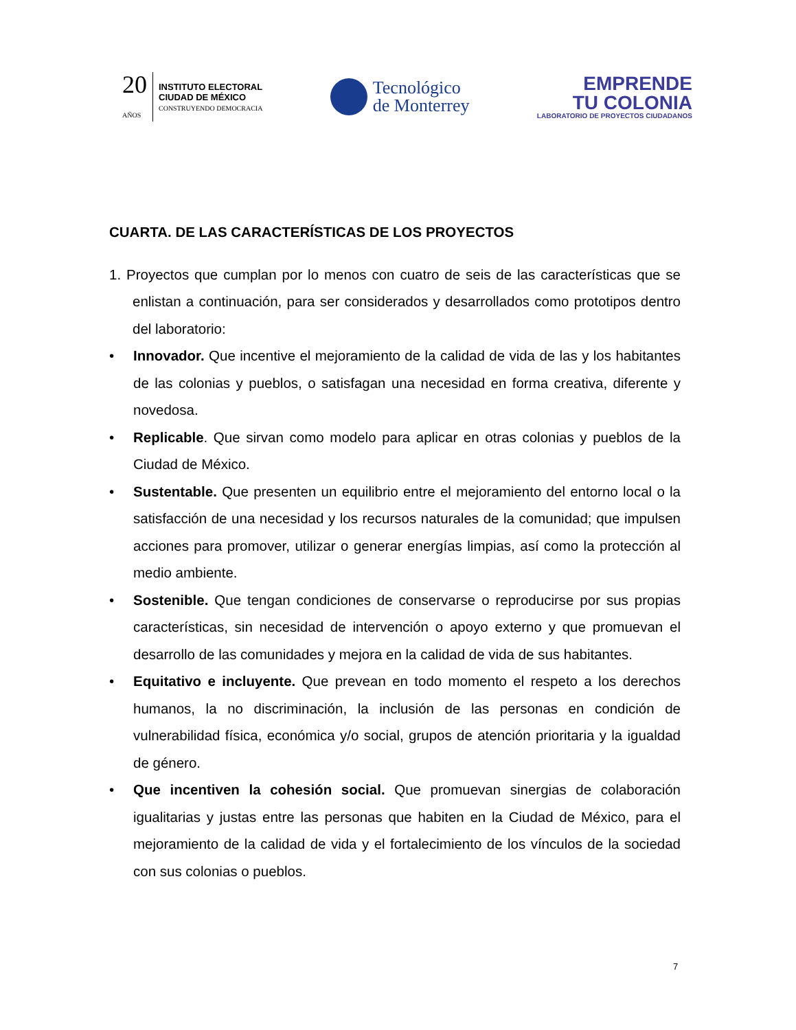20
AÑOS
INSTITUTO ELECTORAL
CIUDAD DE MÉXICO
CONSTRUYENDO DEMOCRACIA
Tecnológico
de Monterrey
EMPRENDE
TU COLONIA
LABORATORIO DE PROYECTOS CIUDADANOS
CUARTA. DE LAS CARACTERÍSTICAS DE LOS PROYECTOS
1. Proyectos que cumplan por lo menos con cuatro de seis de las características que se enlistan a continuación, para ser considerados y desarrollados como prototipos dentro del laboratorio:
• Innovador. Que incentive el mejoramiento de la calidad de vida de las y los habitantes de las colonias y pueblos, o satisfagan una necesidad en forma creativa, diferente y novedosa.
• Replicable. Que sirvan como modelo para aplicar en otras colonias y pueblos de la Ciudad de México.
• Sustentable. Que presenten un equilibrio entre el mejoramiento del entorno local o la satisfacción de una necesidad y los recursos naturales de la comunidad; que impulsen acciones para promover, utilizar o generar energías limpias, así como la protección al medio ambiente.
• Sostenible. Que tengan condiciones de conservarse o reproducirse por sus propias características, sin necesidad de intervención o apoyo externo y que promuevan el desarrollo de las comunidades y mejora en la calidad de vida de sus habitantes.
• Equitativo e incluyente. Que prevean en todo momento el respeto a los derechos humanos, la no discriminación, la inclusión de las personas en condición de vulnerabilidad física, económica y/o social, grupos de atención prioritaria y la igualdad de género.
• Que incentiven la cohesión social. Que promuevan sinergias de colaboración igualitarias y justas entre las personas que habiten en la Ciudad de México, para el mejoramiento de la calidad de vida y el fortalecimiento de los vínculos de la sociedad con sus colonias o pueblos.
7